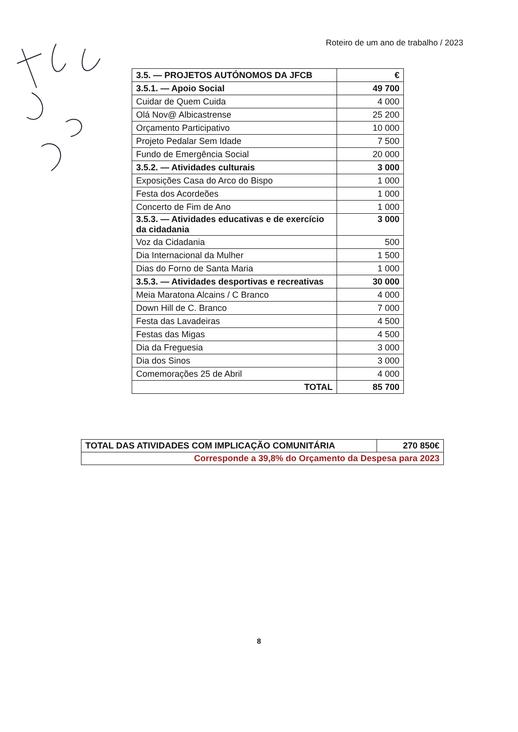Roteiro de um ano de trabalho / 2023
| 3.5. — PROJETOS AUTÓNOMOS DA JFCB | € |
| 3.5.1. — Apoio Social | 49 700 |
| Cuidar de Quem Cuida | 4 000 |
| Olá Nov@ Albicastrense | 25 200 |
| Orçamento Participativo | 10 000 |
| Projeto Pedalar Sem Idade | 7 500 |
| Fundo de Emergência Social | 20 000 |
| 3.5.2. — Atividades culturais | 3 000 |
| Exposições Casa do Arco do Bispo | 1 000 |
| Festa dos Acordeões | 1 000 |
| Concerto de Fim de Ano | 1 000 |
| 3.5.3. — Atividades educativas e de exercício da cidadania | 3 000 |
| Voz da Cidadania | 500 |
| Dia Internacional da Mulher | 1 500 |
| Dias do Forno de Santa Maria | 1 000 |
| 3.5.3. — Atividades desportivas e recreativas | 30 000 |
| Meia Maratona Alcains / C Branco | 4 000 |
| Down Hill de C. Branco | 7 000 |
| Festa das Lavadeiras | 4 500 |
| Festas das Migas | 4 500 |
| Dia da Freguesia | 3 000 |
| Dia dos Sinos | 3 000 |
| Comemorações 25 de Abril | 4 000 |
| TOTAL | 85 700 |
| TOTAL DAS ATIVIDADES COM IMPLICAÇÃO COMUNITÁRIA | 270 850€ |
| Corresponde a 39,8% do Orçamento da Despesa para 2023 | |
8